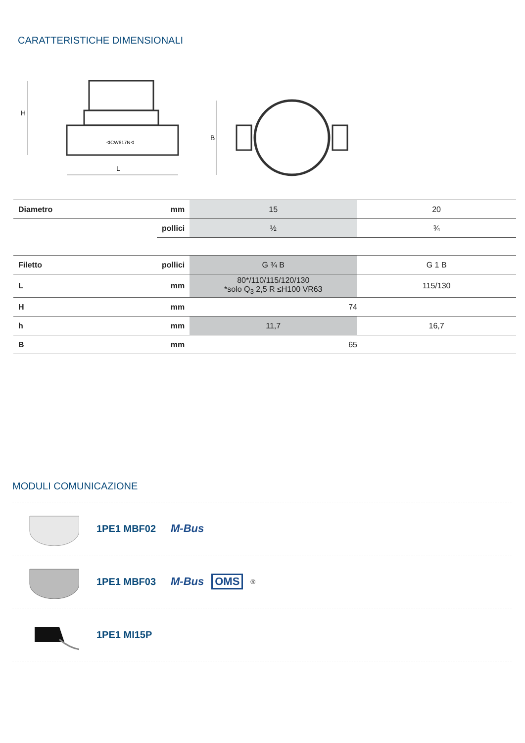CARATTERISTICHE DIMENSIONALI
ᐊCW617Nᐊ
H
L
B
| Diametro | mm | 15 | 20 |
| | pollici | ½ | ¾ |
| Filetto | pollici | G ¾ B | G 1 B |
| L | mm | 80*/110/115/120/130 *solo Q<sub>3</sub> 2,5 R ≤H100 VR63 | 115/130 |
| H | mm | 74 | |
| h | mm | 11,7 | 16,7 |
| B | mm | 65 | |
MODULI COMUNICAZIONE
1PE1 MBF02 M-Bus
1PE1 MBF03 M-Bus OMS<sup>®</sup>
1PE1 MI15P